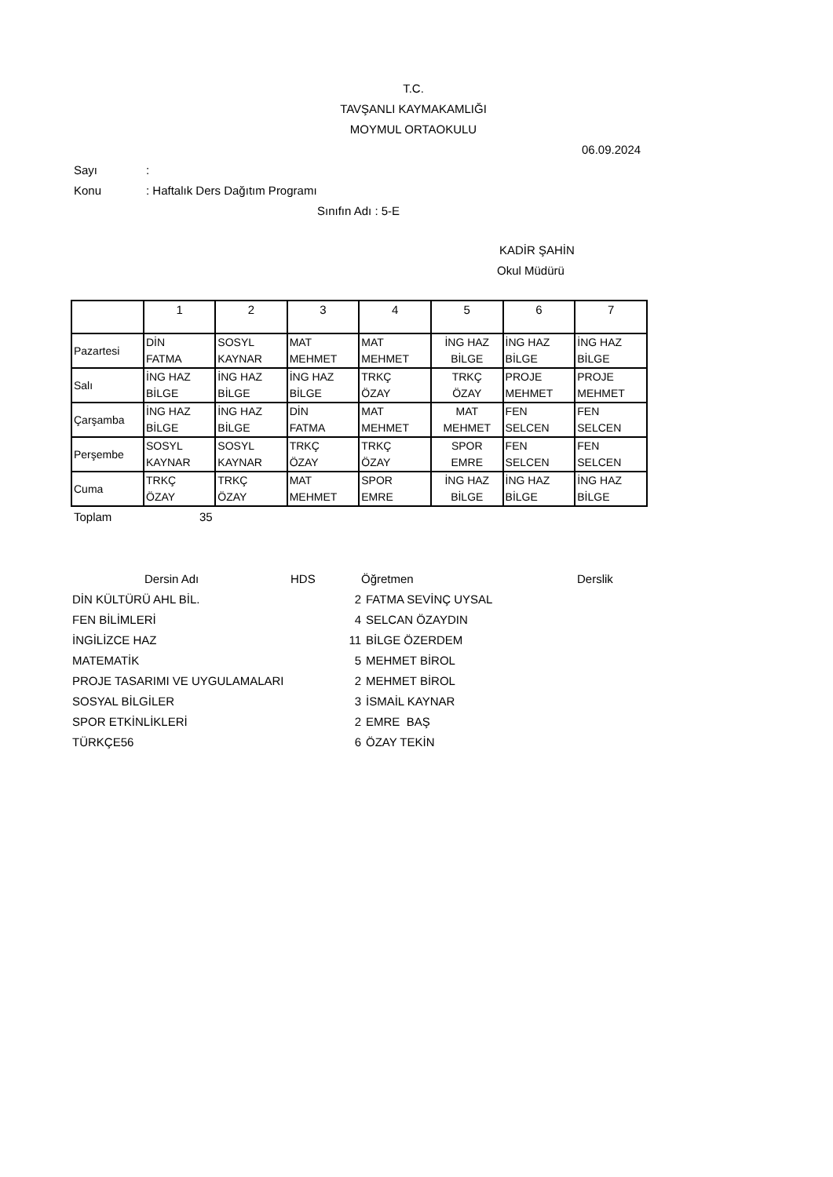T.C.
TAVŞANLI KAYMAKAMLIĞI
MOYMUL ORTAOKULU
06.09.2024
Sayı:
Konu: Haftalık Ders Dağıtım Programı
Sınıfın Adı : 5-E
KADİR ŞAHİN
Okul Müdürü
| | 1 | 2 | 3 | 4 | 5 | 6 | 7 |
| Pazartesi | DİN FATMA | SOSYL KAYNAR | MAT MEHMET | MAT MEHMET | İNG HAZ BİLGE | İNG HAZ BİLGE | İNG HAZ BİLGE |
| Salı | İNG HAZ BİLGE | İNG HAZ BİLGE | İNG HAZ BİLGE | TRKÇ ÖZAY | TRKÇ ÖZAY | PROJE MEHMET | PROJE MEHMET |
| Çarşamba | İNG HAZ BİLGE | İNG HAZ BİLGE | DİN FATMA | MAT MEHMET | MAT MEHMET | FEN SELCEN | FEN SELCEN |
| Perşembe | SOSYL KAYNAR | SOSYL KAYNAR | TRKÇ ÖZAY | TRKÇ ÖZAY | SPOR EMRE | FEN SELCEN | FEN SELCEN |
| Cuma | TRKÇ ÖZAY | TRKÇ ÖZAY | MAT MEHMET | SPOR EMRE | İNG HAZ BİLGE | İNG HAZ BİLGE | İNG HAZ BİLGE |
Toplam 35
| Dersin Adı | HDS | Öğretmen | Derslik |
| DİN KÜLTÜRÜ AHL BİL. | 2 | FATMA SEVİNÇ UYSAL |
| FEN BİLİMLERİ | 4 | SELCAN ÖZAYDIN |
| İNGİLİZCE HAZ | 11 | BİLGE ÖZERDEM |
| MATEMATİK | 5 | MEHMET BİROL |
| PROJE TASARIMI VE UYGULAMALARI | 2 | MEHMET BİROL |
| SOSYAL BİLGİLER | 3 | İSMAİL KAYNAR |
| SPOR ETKİNLİKLERİ | 2 | EMRE BAŞ |
| TÜRKÇE56 | 6 | ÖZAY TEKİN |